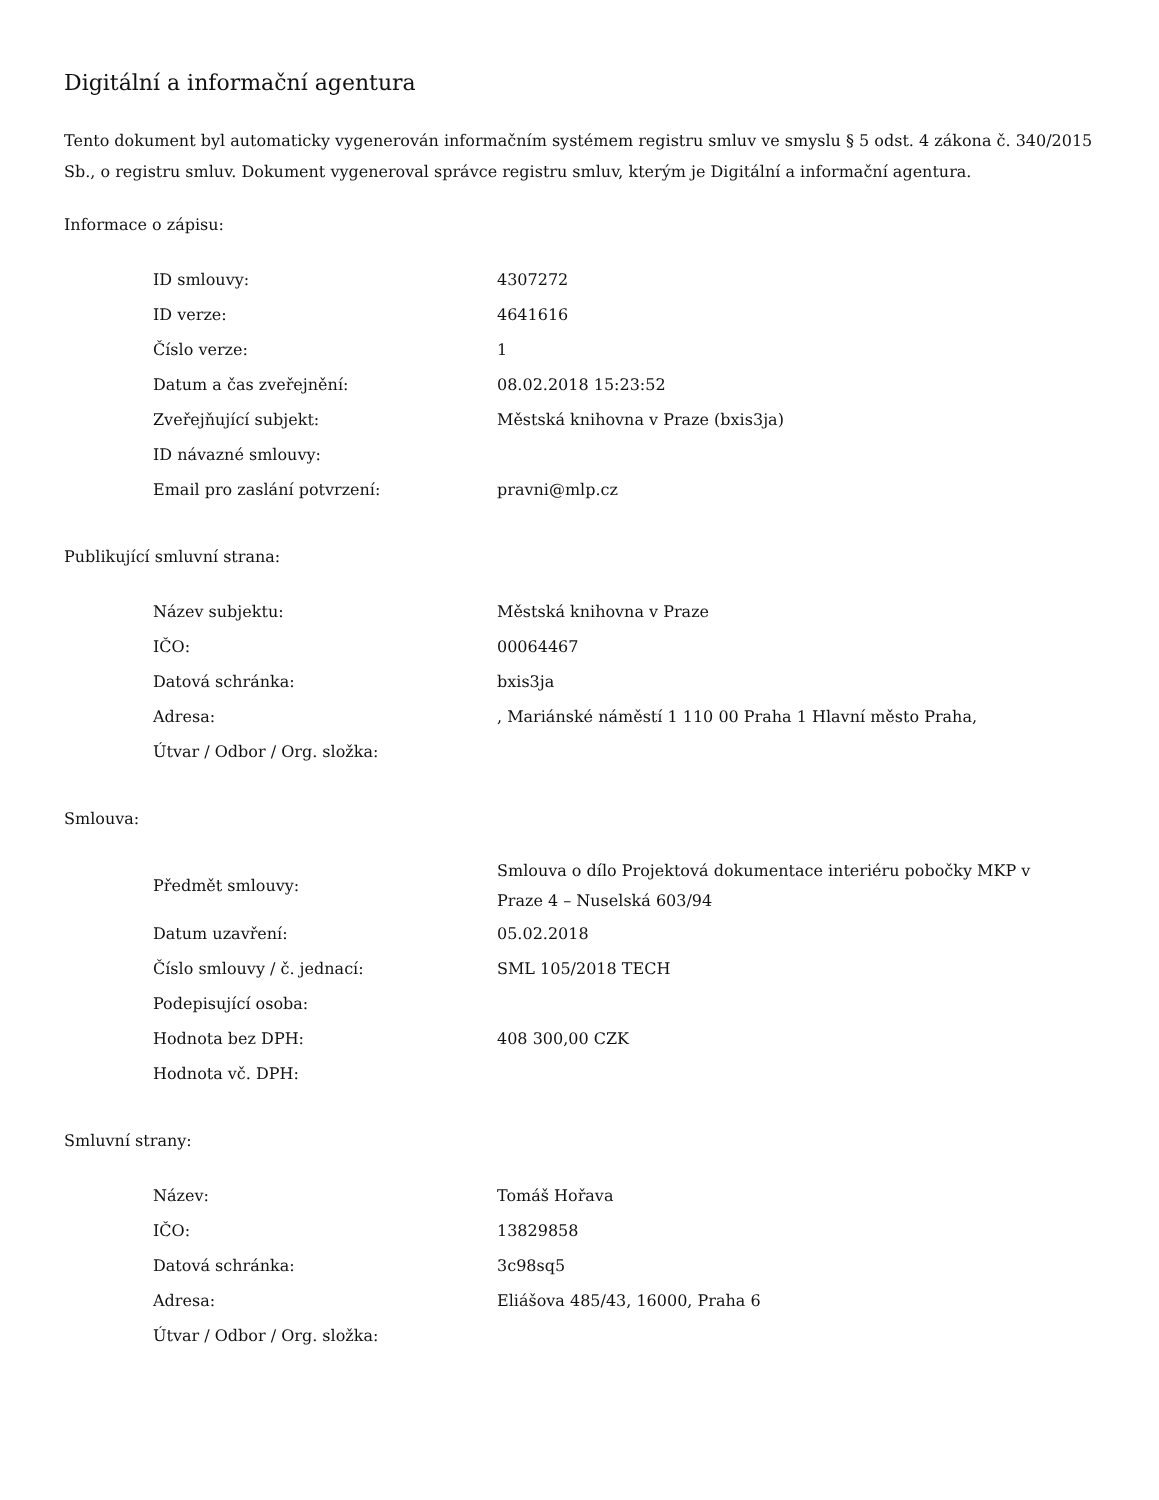Digitální a informační agentura
Tento dokument byl automaticky vygenerován informačním systémem registru smluv ve smyslu § 5 odst. 4 zákona č. 340/2015 Sb., o registru smluv. Dokument vygeneroval správce registru smluv, kterým je Digitální a informační agentura.
Informace o zápisu:
| ID smlouvy: | 4307272 |
| ID verze: | 4641616 |
| Číslo verze: | 1 |
| Datum a čas zveřejnění: | 08.02.2018 15:23:52 |
| Zveřejňující subjekt: | Městská knihovna v Praze (bxis3ja) |
| ID návazné smlouvy: | |
| Email pro zaslání potvrzení: | pravni@mlp.cz |
Publikující smluvní strana:
| Název subjektu: | Městská knihovna v Praze |
| IČO: | 00064467 |
| Datová schránka: | bxis3ja |
| Adresa: | , Mariánské náměstí 1 110 00 Praha 1 Hlavní město Praha, |
| Útvar / Odbor / Org. složka: | |
Smlouva:
| Předmět smlouvy: | Smlouva o dílo Projektová dokumentace interiéru pobočky MKP v Praze 4 – Nuselská 603/94 |
| Datum uzavření: | 05.02.2018 |
| Číslo smlouvy / č. jednací: | SML 105/2018 TECH |
| Podepisující osoba: | |
| Hodnota bez DPH: | 408 300,00 CZK |
| Hodnota vč. DPH: | |
Smluvní strany:
| Název: | Tomáš Hořava |
| IČO: | 13829858 |
| Datová schránka: | 3c98sq5 |
| Adresa: | Eliášova 485/43, 16000, Praha 6 |
| Útvar / Odbor / Org. složka: | |